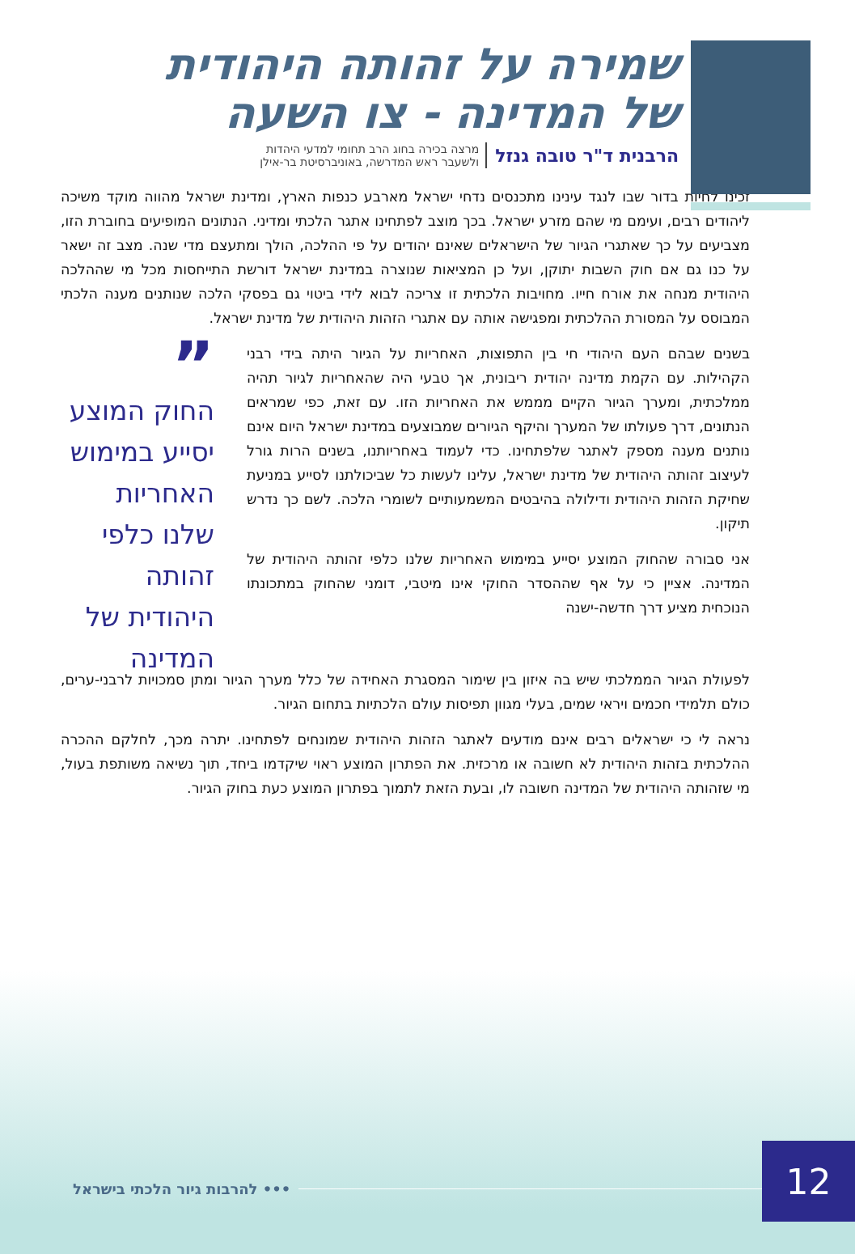שמירה על זהותה היהודית
של המדינה - צו השעה
הרבנית ד"ר טובה גנזל מרצה בכירה בחוג הרב תחומי למדעי היהדות
ולשעבר ראש המדרשה, באוניברסיטת בר-אילן
זכינו לחיות בדור שבו לנגד עינינו מתכנסים נדחי ישראל מארבע כנפות הארץ, ומדינת ישראל מהווה מוקד משיכה ליהודים רבים, ועימם מי שהם מזרע ישראל. בכך מוצב לפתחינו אתגר הלכתי ומדיני. הנתונים המופיעים בחוברת הזו, מצביעים על כך שאתגרי הגיור של הישראלים שאינם יהודים על פי ההלכה, הולך ומתעצם מדי שנה. מצב זה ישאר על כנו גם אם חוק השבות יתוקן, ועל כן המציאות שנוצרה במדינת ישראל דורשת התייחסות מכל מי שההלכה היהודית מנחה את אורח חייו. מחויבות הלכתית זו צריכה לבוא לידי ביטוי גם בפסקי הלכה שנותנים מענה הלכתי המבוסס על המסורת ההלכתית ומפגישה אותה עם אתגרי הזהות היהודית של מדינת ישראל.
בשנים שבהם העם היהודי חי בין התפוצות, האחריות על הגיור היתה בידי רבני הקהילות. עם הקמת מדינה יהודית ריבונית, אך טבעי היה שהאחריות לגיור תהיה ממלכתית, ומערך הגיור הקיים מממש את האחריות הזו. עם זאת, כפי שמראים הנתונים, דרך פעולתו של המערך והיקף הגיורים שמבוצעים במדינת ישראל היום אינם נותנים מענה מספק לאתגר שלפתחינו. כדי לעמוד באחריותנו, בשנים הרות גורל לעיצוב זהותה היהודית של מדינת ישראל, עלינו לעשות כל שביכולתנו לסייע במניעת שחיקת הזהות היהודית ודילולה בהיבטים המשמעותיים לשומרי הלכה. לשם כך נדרש תיקון.
אני סבורה שהחוק המוצע יסייע במימוש האחריות שלנו כלפי זהותה היהודית של המדינה. אציין כי על אף שההסדר החוקי אינו מיטבי, דומני שהחוק במתכונתו הנוכחית מציע דרך חדשה-ישנה
”
החוק המוצע יסייע במימוש האחריות שלנו כלפי זהותה היהודית של המדינה
לפעולת הגיור הממלכתי שיש בה איזון בין שימור המסגרת האחידה של כלל מערך הגיור ומתן סמכויות לרבני-ערים, כולם תלמידי חכמים ויראי שמים, בעלי מגוון תפיסות עולם הלכתיות בתחום הגיור.
נראה לי כי ישראלים רבים אינם מודעים לאתגר הזהות היהודית שמונחים לפתחינו. יתרה מכך, לחלקם ההכרה ההלכתית בזהות היהודית לא חשובה או מרכזית. את הפתרון המוצע ראוי שיקדמו ביחד, תוך נשיאה משותפת בעול, מי שזהותה היהודית של המדינה חשובה לו, ובעת הזאת לתמוך בפתרון המוצע כעת בחוק הגיור.
••• להרבות גיור הלכתי בישראל 12